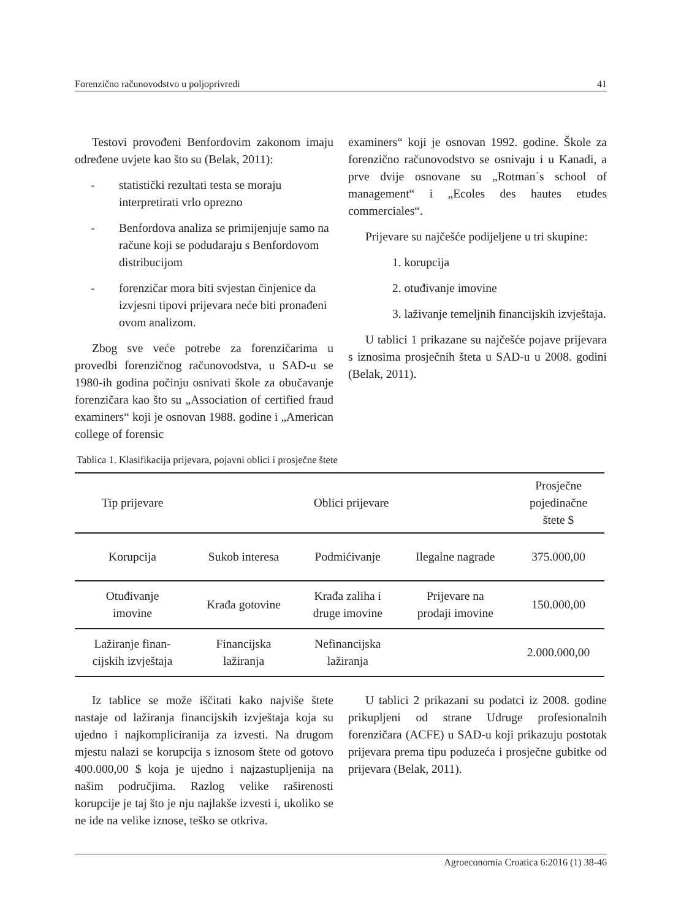Forenzično računovodstvo u poljoprivredi 41
Testovi provođeni Benfordovim zakonom imaju određene uvjete kao što su (Belak, 2011):
- statistički rezultati testa se moraju interpretirati vrlo oprezno
- Benfordova analiza se primijenjuje samo na račune koji se podudaraju s Benfordovom distribucijom
- forenzičar mora biti svjestan činjenice da izvjesni tipovi prijevara neće biti pronađeni ovom analizom.
Zbog sve veće potrebe za forenzičarima u provedbi forenzičnog računovodstva, u SAD-u se 1980-ih godina počinju osnivati škole za obučavanje forenzičara kao što su „Association of certified fraud examiners“ koji je osnovan 1988. godine i „American college of forensic
examiners“ koji je osnovan 1992. godine. Škole za forenzično računovodstvo se osnivaju i u Kanadi, a prve dvije osnovane su „Rotman´s school of management“ i „Ecoles des hautes etudes commerciales“.
Prijevare su najčešće podijeljene u tri skupine:
1. korupcija
2. otuđivanje imovine
3. laživanje temeljnih financijskih izvještaja.
U tablici 1 prikazane su najčešće pojave prijevara s iznosima prosječnih šteta u SAD-u u 2008. godini (Belak, 2011).
Tablica 1. Klasifikacija prijevara, pojavni oblici i prosječne štete
| Tip prijevare | Oblici prijevare | | | Prosječne pojedinačne štete $ |
| --- | --- | --- | --- | --- |
| Korupcija | Sukob interesa | Podmićivanje | Ilegalne nagrade | 375.000,00 |
| Otuđivanje imovine | Krađa gotovine | Krađa zaliha i druge imovine | Prijevare na prodaji imovine | 150.000,00 |
| Lažiranje finan- cijskih izvještaja | Financijska lažiranja | Nefinancijska lažiranja | | 2.000.000,00 |
Iz tablice se može iščitati kako najviše štete nastaje od lažiranja financijskih izvještaja koja su ujedno i najkompliciranija za izvesti. Na drugom mjestu nalazi se korupcija s iznosom štete od gotovo 400.000,00 $ koja je ujedno i najzastupljenija na našim područjima. Razlog velike raširenosti korupcije je taj što je nju najlakše izvesti i, ukoliko se ne ide na velike iznose, teško se otkriva.
U tablici 2 prikazani su podatci iz 2008. godine prikupljeni od strane Udruge profesionalnih forenzičara (ACFE) u SAD-u koji prikazuju postotak prijevara prema tipu poduzeća i prosječne gubitke od prijevara (Belak, 2011).
Agroeconomia Croatica 6:2016 (1) 38-46